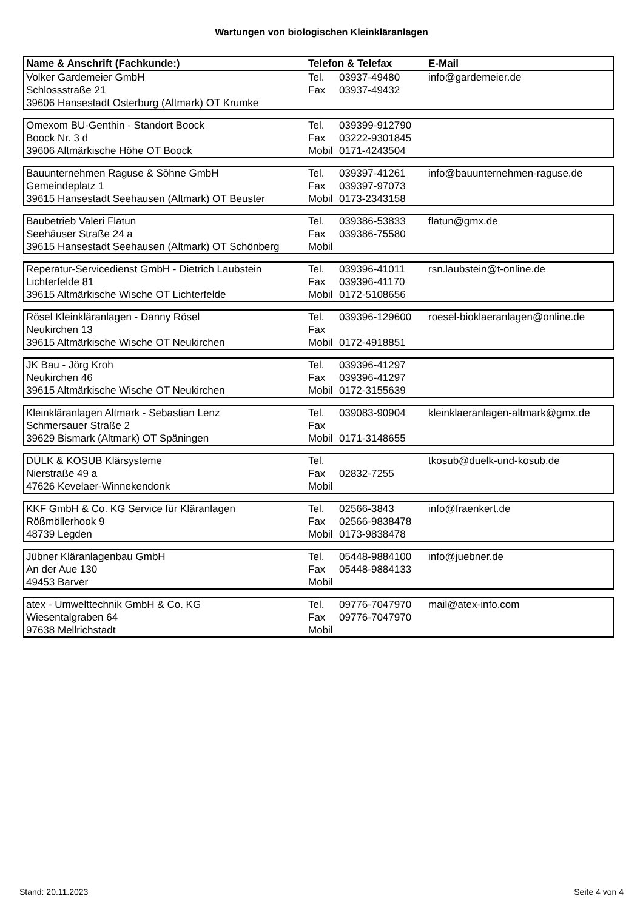Wartungen von biologischen Kleinkläranlagen
| Name & Anschrift (Fachkunde:) | Telefon & Telefax | | E-Mail |
| --- | --- | --- | --- |
| Volker Gardemeier GmbH | Tel. | 03937-49480 | info@gardemeier.de |
| Schlossstraße 21 | Fax | 03937-49432 | |
| 39606 Hansestadt Osterburg (Altmark) OT Krumke | | | |
| Omexom BU-Genthin - Standort Boock | Tel. | 039399-912790 | |
| Boock Nr. 3 d | Fax | 03222-9301845 | |
| 39606 Altmärkische Höhe OT Boock | Mobil | 0171-4243504 | |
| Bauunternehmen Raguse & Söhne GmbH | Tel. | 039397-41261 | info@bauunternehmen-raguse.de |
| Gemeindeplatz 1 | Fax | 039397-97073 | |
| 39615 Hansestadt Seehausen (Altmark) OT Beuster | Mobil | 0173-2343158 | |
| Baubetrieb Valeri Flatun | Tel. | 039386-53833 | flatun@gmx.de |
| Seehäuser Straße 24 a | Fax | 039386-75580 | |
| 39615 Hansestadt Seehausen (Altmark) OT Schönberg | Mobil | | |
| Reperatur-Servicedienst GmbH - Dietrich Laubstein | Tel. | 039396-41011 | rsn.laubstein@t-online.de |
| Lichterfelde 81 | Fax | 039396-41170 | |
| 39615 Altmärkische Wische OT Lichterfelde | Mobil | 0172-5108656 | |
| Rösel Kleinkläranlagen - Danny Rösel | Tel. | 039396-129600 | roesel-bioklaeranlagen@online.de |
| Neukirchen 13 | Fax | | |
| 39615 Altmärkische Wische OT Neukirchen | Mobil | 0172-4918851 | |
| JK Bau - Jörg Kroh | Tel. | 039396-41297 | |
| Neukirchen 46 | Fax | 039396-41297 | |
| 39615 Altmärkische Wische OT Neukirchen | Mobil | 0172-3155639 | |
| Kleinkläranlagen Altmark - Sebastian Lenz | Tel. | 039083-90904 | kleinklaeranlagen-altmark@gmx.de |
| Schmersauer Straße 2 | Fax | | |
| 39629 Bismark (Altmark) OT Späningen | Mobil | 0171-3148655 | |
| DÜLK & KOSUB Klärsysteme | Tel. | | tkosub@duelk-und-kosub.de |
| Nierstraße 49 a | Fax | 02832-7255 | |
| 47626 Kevelaer-Winnekendonk | Mobil | | |
| KKF GmbH & Co. KG Service für Kläranlagen | Tel. | 02566-3843 | info@fraenkert.de |
| Rößmöllerhook 9 | Fax | 02566-9838478 | |
| 48739 Legden | Mobil | 0173-9838478 | |
| Jübner Kläranlagenbau GmbH | Tel. | 05448-9884100 | info@juebner.de |
| An der Aue 130 | Fax | 05448-9884133 | |
| 49453 Barver | Mobil | | |
| atex - Umwelttechnik GmbH & Co. KG | Tel. | 09776-7047970 | mail@atex-info.com |
| Wiesentalgraben 64 | Fax | 09776-7047970 | |
| 97638 Mellrichstadt | Mobil | | |
Stand: 20.11.2023 Seite 4 von 4